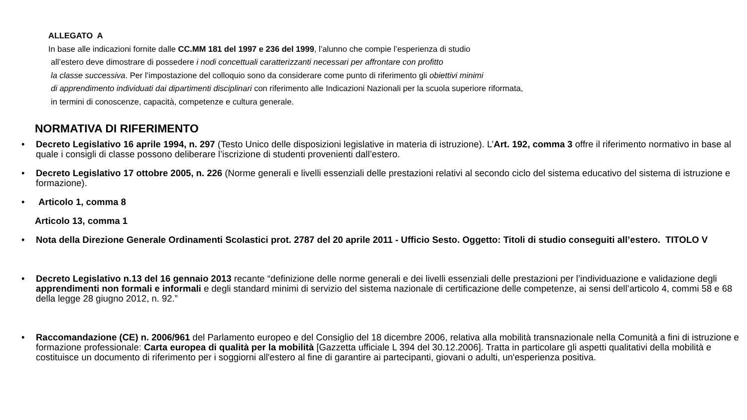ALLEGATO A
In base alle indicazioni fornite dalle CC.MM 181 del 1997 e 236 del 1999, l’alunno che compie l’esperienza di studio
all’estero deve dimostrare di possedere i nodi concettuali caratterizzanti necessari per affrontare con profitto
la classe successiva. Per l’impostazione del colloquio sono da considerare come punto di riferimento gli obiettivi minimi
di apprendimento individuati dai dipartimenti disciplinari con riferimento alle Indicazioni Nazionali per la scuola superiore riformata,
in termini di conoscenze, capacità, competenze e cultura generale.
NORMATIVA DI RIFERIMENTO
• Decreto Legislativo 16 aprile 1994, n. 297 (Testo Unico delle disposizioni legislative in materia di istruzione). L’Art. 192, comma 3 offre il riferimento normativo in base al quale i consigli di classe possono deliberare l’iscrizione di studenti provenienti dall’estero.
• Decreto Legislativo 17 ottobre 2005, n. 226 (Norme generali e livelli essenziali delle prestazioni relativi al secondo ciclo del sistema educativo del sistema di istruzione e formazione).
• Articolo 1, comma 8
Articolo 13, comma 1
• Nota della Direzione Generale Ordinamenti Scolastici prot. 2787 del 20 aprile 2011 - Ufficio Sesto. Oggetto: Titoli di studio conseguiti all’estero. TITOLO V
• Decreto Legislativo n.13 del 16 gennaio 2013 recante “definizione delle norme generali e dei livelli essenziali delle prestazioni per l’individuazione e validazione degli apprendimenti non formali e informali e degli standard minimi di servizio del sistema nazionale di certificazione delle competenze, ai sensi dell’articolo 4, commi 58 e 68 della legge 28 giugno 2012, n. 92.”
• Raccomandazione (CE) n. 2006/961 del Parlamento europeo e del Consiglio del 18 dicembre 2006, relativa alla mobilità transnazionale nella Comunità a fini di istruzione e formazione professionale: Carta europea di qualità per la mobilità [Gazzetta ufficiale L 394 del 30.12.2006]. Tratta in particolare gli aspetti qualitativi della mobilità e costituisce un documento di riferimento per i soggiorni all'estero al fine di garantire ai partecipanti, giovani o adulti, un'esperienza positiva.